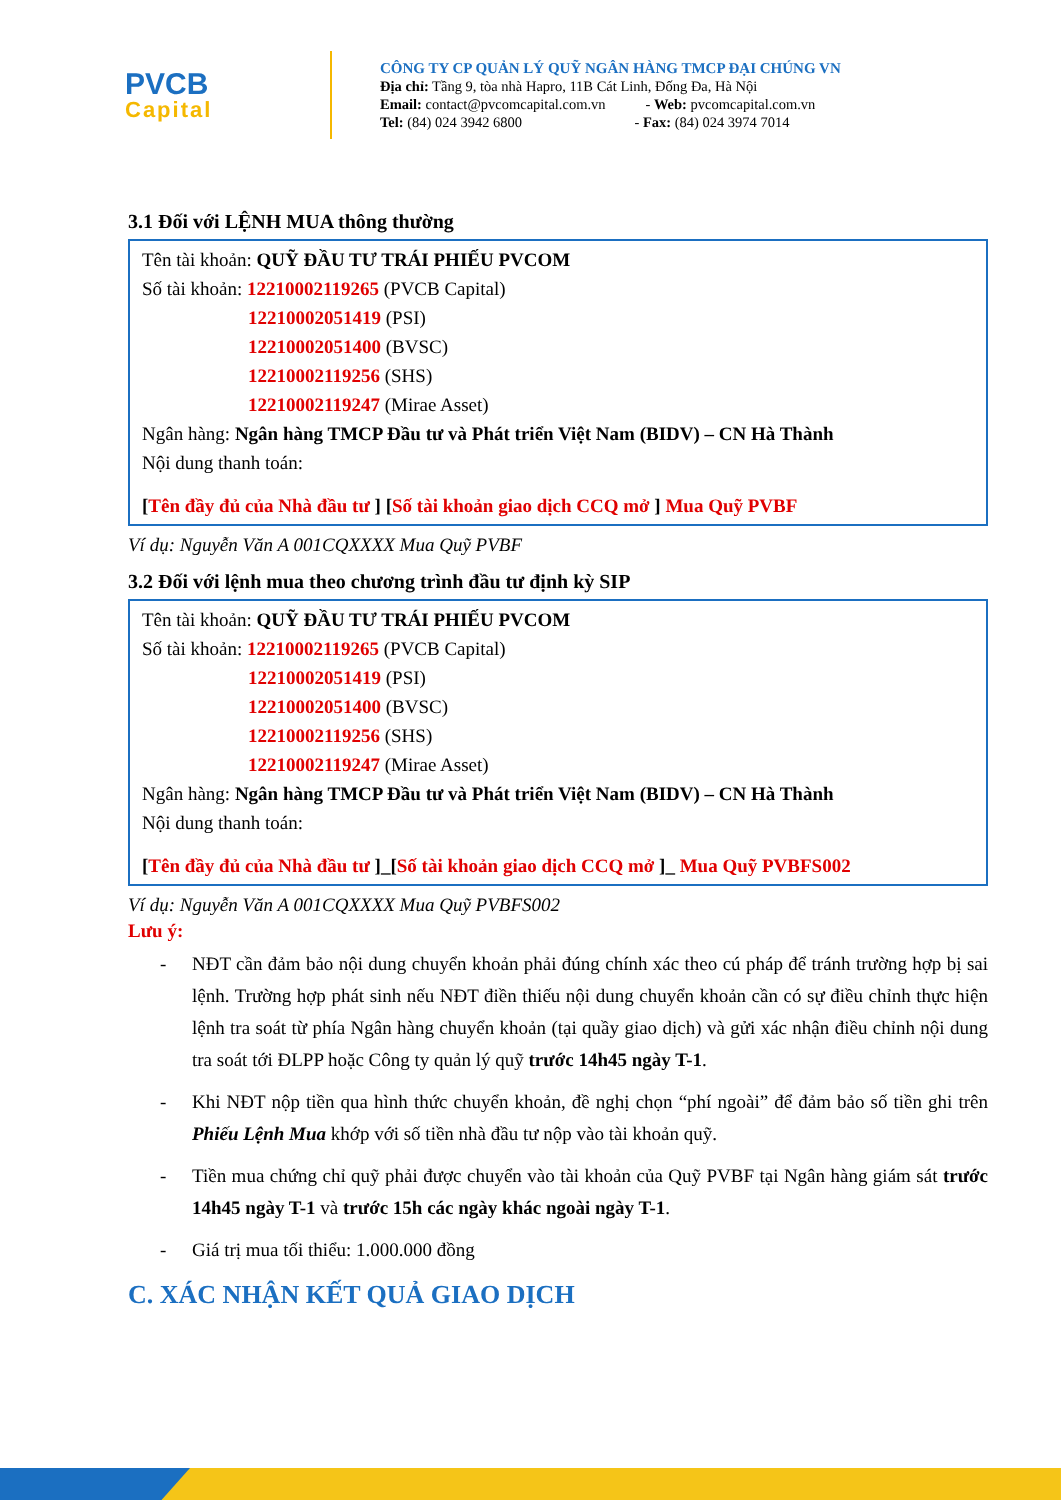PVCB
Capital
CÔNG TY CP QUẢN LÝ QUỸ NGÂN HÀNG TMCP ĐẠI CHÚNG VN
Địa chỉ: Tầng 9, tòa nhà Hapro, 11B Cát Linh, Đống Đa, Hà Nội
Email: contact@pvcomcapital.com.vn - Web: pvcomcapital.com.vn
Tel: (84) 024 3942 6800 - Fax: (84) 024 3974 7014
3.1 Đối với LỆNH MUA thông thường
Tên tài khoản: QUỸ ĐẦU TƯ TRÁI PHIẾU PVCOM
Số tài khoản: 12210002119265 (PVCB Capital)
12210002051419 (PSI)
12210002051400 (BVSC)
12210002119256 (SHS)
12210002119247 (Mirae Asset)
Ngân hàng: Ngân hàng TMCP Đầu tư và Phát triển Việt Nam (BIDV) – CN Hà Thành
Nội dung thanh toán:
[Tên đầy đủ của Nhà đầu tư ] [Số tài khoản giao dịch CCQ mở ] Mua Quỹ PVBF
Ví dụ: Nguyễn Văn A 001CQXXXX Mua Quỹ PVBF
3.2 Đối với lệnh mua theo chương trình đầu tư định kỳ SIP
Tên tài khoản: QUỸ ĐẦU TƯ TRÁI PHIẾU PVCOM
Số tài khoản: 12210002119265 (PVCB Capital)
12210002051419 (PSI)
12210002051400 (BVSC)
12210002119256 (SHS)
12210002119247 (Mirae Asset)
Ngân hàng: Ngân hàng TMCP Đầu tư và Phát triển Việt Nam (BIDV) – CN Hà Thành
Nội dung thanh toán:
[Tên đầy đủ của Nhà đầu tư ]_[Số tài khoản giao dịch CCQ mở ]_ Mua Quỹ PVBFS002
Ví dụ: Nguyễn Văn A 001CQXXXX Mua Quỹ PVBFS002
Lưu ý:
- NĐT cần đảm bảo nội dung chuyển khoản phải đúng chính xác theo cú pháp để tránh trường hợp bị sai lệnh. Trường hợp phát sinh nếu NĐT điền thiếu nội dung chuyển khoản cần có sự điều chỉnh thực hiện lệnh tra soát từ phía Ngân hàng chuyển khoản (tại quầy giao dịch) và gửi xác nhận điều chỉnh nội dung tra soát tới ĐLPP hoặc Công ty quản lý quỹ trước 14h45 ngày T-1.
- Khi NĐT nộp tiền qua hình thức chuyển khoản, đề nghị chọn “phí ngoài” để đảm bảo số tiền ghi trên Phiếu Lệnh Mua khớp với số tiền nhà đầu tư nộp vào tài khoản quỹ.
- Tiền mua chứng chỉ quỹ phải được chuyển vào tài khoản của Quỹ PVBF tại Ngân hàng giám sát trước 14h45 ngày T-1 và trước 15h các ngày khác ngoài ngày T-1.
- Giá trị mua tối thiểu: 1.000.000 đồng
C. XÁC NHẬN KẾT QUẢ GIAO DỊCH